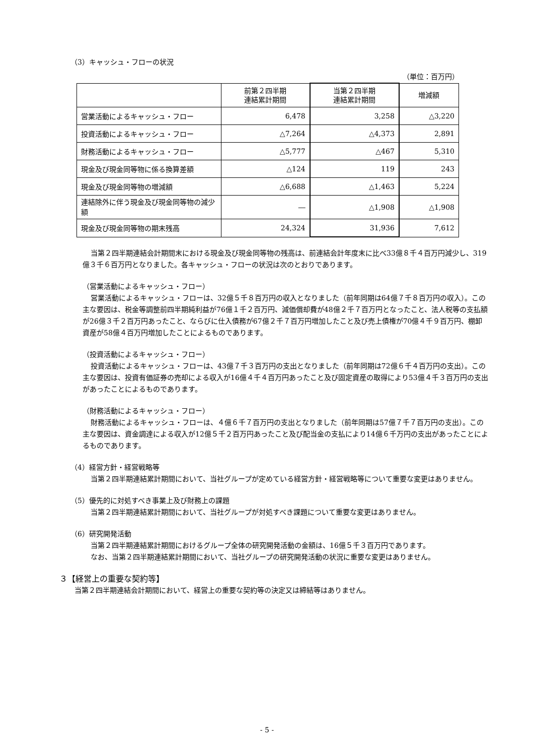（3）キャッシュ・フローの状況
（単位：百万円）
| | 前第２四半期 連結累計期間 | 当第２四半期 連結累計期間 | 増減額 |
| --- | --- | --- | --- |
| 営業活動によるキャッシュ・フロー | 6,478 | 3,258 | △3,220 |
| 投資活動によるキャッシュ・フロー | △7,264 | △4,373 | 2,891 |
| 財務活動によるキャッシュ・フロー | △5,777 | △467 | 5,310 |
| 現金及び現金同等物に係る換算差額 | △124 | 119 | 243 |
| 現金及び現金同等物の増減額 | △6,688 | △1,463 | 5,224 |
| 連結除外に伴う現金及び現金同等物の減少額 | ― | △1,908 | △1,908 |
| 現金及び現金同等物の期末残高 | 24,324 | 31,936 | 7,612 |
当第２四半期連結会計期間末における現金及び現金同等物の残高は、前連結会計年度末に比べ33億８千４百万円減少し、319億３千６百万円となりました。各キャッシュ・フローの状況は次のとおりであります。
（営業活動によるキャッシュ・フロー）
営業活動によるキャッシュ・フローは、32億５千８百万円の収入となりました（前年同期は64億７千８百万円の収入）。この主な要因は、税金等調整前四半期純利益が76億１千２百万円、減価償却費が48億２千７百万円となったこと、法人税等の支払額が26億３千２百万円あったこと、ならびに仕入債務が67億２千７百万円増加したこと及び売上債権が70億４千９百万円、棚卸資産が58億４百万円増加したことによるものであります。
（投資活動によるキャッシュ・フロー）
投資活動によるキャッシュ・フローは、43億７千３百万円の支出となりました（前年同期は72億６千４百万円の支出）。この主な要因は、投資有価証券の売却による収入が16億４千４百万円あったこと及び固定資産の取得により53億４千３百万円の支出があったことによるものであります。
（財務活動によるキャッシュ・フロー）
財務活動によるキャッシュ・フローは、４億６千７百万円の支出となりました（前年同期は57億７千７百万円の支出）。この主な要因は、資金調達による収入が12億５千２百万円あったこと及び配当金の支払により14億６千万円の支出があったことによるものであります。
（4）経営方針・経営戦略等
当第２四半期連結累計期間において、当社グループが定めている経営方針・経営戦略等について重要な変更はありません。
（5）優先的に対処すべき事業上及び財務上の課題
当第２四半期連結累計期間において、当社グループが対処すべき課題について重要な変更はありません。
（6）研究開発活動
当第２四半期連結累計期間におけるグループ全体の研究開発活動の金額は、16億５千３百万円であります。
なお、当第２四半期連結累計期間において、当社グループの研究開発活動の状況に重要な変更はありません。
３【経営上の重要な契約等】
当第２四半期連結会計期間において、経営上の重要な契約等の決定又は締結等はありません。
- 5 -